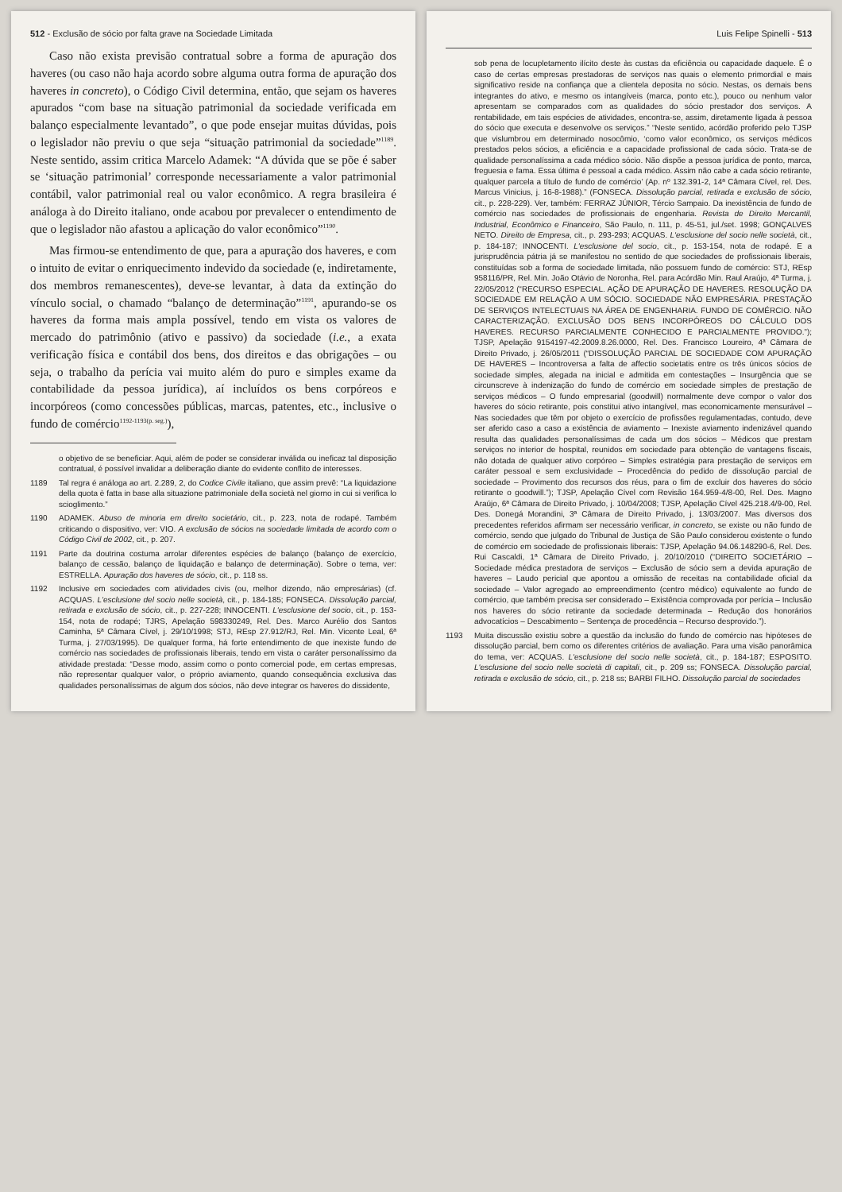512 - Exclusão de sócio por falta grave na Sociedade Limitada
Caso não exista previsão contratual sobre a forma de apuração dos haveres (ou caso não haja acordo sobre alguma outra forma de apuração dos haveres in concreto), o Código Civil determina, então, que sejam os haveres apurados “com base na situação patrimonial da sociedade verificada em balanço especialmente levantado”, o que pode ensejar muitas dúvidas, pois o legislador não previu o que seja “situação patrimonial da sociedade”<sup>1189</sup>. Neste sentido, assim critica Marcelo Adamek: “A dúvida que se põe é saber se ‘situação patrimonial’ corresponde necessariamente a valor patrimonial contábil, valor patrimonial real ou valor econômico. A regra brasileira é análoga à do Direito italiano, onde acabou por prevalecer o entendimento de que o legislador não afastou a aplicação do valor econômico”<sup>1190</sup>.
Mas firmou-se entendimento de que, para a apuração dos haveres, e com o intuito de evitar o enriquecimento indevido da sociedade (e, indiretamente, dos membros remanescentes), deve-se levantar, à data da extinção do vínculo social, o chamado “balanço de determinação”<sup>1191</sup>, apurando-se os haveres da forma mais ampla possível, tendo em vista os valores de mercado do patrimônio (ativo e passivo) da sociedade (i.e., a exata verificação física e contábil dos bens, dos direitos e das obrigações – ou seja, o trabalho da perícia vai muito além do puro e simples exame da contabilidade da pessoa jurídica), aí incluídos os bens corpóreos e incorpóreos (como concessões públicas, marcas, patentes, etc., inclusive o fundo de comércio<sup>1192-1193(p. seg.)</sup>),
o objetivo de se beneficiar. Aqui, além de poder se considerar inválida ou ineficaz tal disposição contratual, é possível invalidar a deliberação diante do evidente conflito de interesses.
1189 Tal regra é análoga ao art. 2.289, 2, do Codice Civile italiano, que assim prevê: “La liquidazione della quota è fatta in base alla situazione patrimoniale della società nel giorno in cui si verifica lo scioglimento.”
1190 ADAMEK. Abuso de minoria em direito societário, cit., p. 223, nota de rodapé. Também criticando o dispositivo, ver: VIO. A exclusão de sócios na sociedade limitada de acordo com o Código Civil de 2002, cit., p. 207.
1191 Parte da doutrina costuma arrolar diferentes espécies de balanço (balanço de exercício, balanço de cessão, balanço de liquidação e balanço de determinação). Sobre o tema, ver: ESTRELLA. Apuração dos haveres de sócio, cit., p. 118 ss.
1192 Inclusive em sociedades com atividades civis (ou, melhor dizendo, não empresárias) (cf. ACQUAS. L'esclusione del socio nelle società, cit., p. 184-185; FONSECA. Dissolução parcial, retirada e exclusão de sócio, cit., p. 227-228; INNOCENTI. L'esclusione del socio, cit., p. 153-154, nota de rodapé; TJRS, Apelação 598330249, Rel. Des. Marco Aurélio dos Santos Caminha, 5ª Câmara Cível, j. 29/10/1998; STJ, REsp 27.912/RJ, Rel. Min. Vicente Leal, 6ª Turma, j. 27/03/1995). De qualquer forma, há forte entendimento de que inexiste fundo de comércio nas sociedades de profissionais liberais, tendo em vista o caráter personalíssimo da atividade prestada: “Desse modo, assim como o ponto comercial pode, em certas empresas, não representar qualquer valor, o próprio aviamento, quando consequência exclusiva das qualidades personalíssimas de algum dos sócios, não deve integrar os haveres do dissidente,
Luis Felipe Spinelli - 513
sob pena de locupletamento ilícito deste às custas da eficiência ou capacidade daquele. É o caso de certas empresas prestadoras de serviços nas quais o elemento primordial e mais significativo reside na confiança que a clientela deposita no sócio. Nestas, os demais bens integrantes do ativo, e mesmo os intangíveis (marca, ponto etc.), pouco ou nenhum valor apresentam se comparados com as qualidades do sócio prestador dos serviços. A rentabilidade, em tais espécies de atividades, encontra-se, assim, diretamente ligada à pessoa do sócio que executa e desenvolve os serviços.” “Neste sentido, acórdão proferido pelo TJSP que vislumbrou em determinado nosocômio, ‘como valor econômico, os serviços médicos prestados pelos sócios, a eficiência e a capacidade profissional de cada sócio. Trata-se de qualidade personalíssima a cada médico sócio. Não dispõe a pessoa jurídica de ponto, marca, freguesia e fama. Essa última é pessoal a cada médico. Assim não cabe a cada sócio retirante, qualquer parcela a título de fundo de comércio’ (Ap. nº 132.391-2, 14ª Câmara Cível, rel. Des. Marcus Vinicius, j. 16-8-1988).” (FONSECA. Dissolução parcial, retirada e exclusão de sócio, cit., p. 228-229). Ver, também: FERRAZ JÚNIOR, Tércio Sampaio. Da inexistência de fundo de comércio nas sociedades de profissionais de engenharia. Revista de Direito Mercantil, Industrial, Econômico e Financeiro, São Paulo, n. 111, p. 45-51, jul./set. 1998; GONÇALVES NETO. Direito de Empresa, cit., p. 293-293; ACQUAS. L'esclusione del socio nelle società, cit., p. 184-187; INNOCENTI. L'esclusione del socio, cit., p. 153-154, nota de rodapé. E a jurisprudência pátria já se manifestou no sentido de que sociedades de profissionais liberais, constituídas sob a forma de sociedade limitada, não possuem fundo de comércio: STJ, REsp 958116/PR, Rel. Min. João Otávio de Noronha, Rel. para Acórdão Min. Raul Araújo, 4ª Turma, j. 22/05/2012 (“RECURSO ESPECIAL. AÇÃO DE APURAÇÃO DE HAVERES. RESOLUÇÃO DA SOCIEDADE EM RELAÇÃO A UM SÓCIO. SOCIEDADE NÃO EMPRESÁRIA. PRESTAÇÃO DE SERVIÇOS INTELECTUAIS NA ÁREA DE ENGENHARIA. FUNDO DE COMÉRCIO. NÃO CARACTERIZAÇÃO. EXCLUSÃO DOS BENS INCORPÓREOS DO CÁLCULO DOS HAVERES. RECURSO PARCIALMENTE CONHECIDO E PARCIALMENTE PROVIDO.”); TJSP, Apelação 9154197-42.2009.8.26.0000, Rel. Des. Francisco Loureiro, 4ª Câmara de Direito Privado, j. 26/05/2011 (“DISSOLUÇÃO PARCIAL DE SOCIEDADE COM APURAÇÃO DE HAVERES – Incontroversa a falta de affectio societatis entre os três únicos sócios de sociedade simples, alegada na inicial e admitida em contestações – Insurgência que se circunscreve à indenização do fundo de comércio em sociedade simples de prestação de serviços médicos – O fundo empresarial (goodwill) normalmente deve compor o valor dos haveres do sócio retirante, pois constitui ativo intangível, mas economicamente mensurável – Nas sociedades que têm por objeto o exercício de profissões regulamentadas, contudo, deve ser aferido caso a caso a existência de aviamento – Inexiste aviamento indenizável quando resulta das qualidades personalíssimas de cada um dos sócios – Médicos que prestam serviços no interior de hospital, reunidos em sociedade para obtenção de vantagens fiscais, não dotada de qualquer ativo corpóreo – Simples estratégia para prestação de serviços em caráter pessoal e sem exclusividade – Procedência do pedido de dissolução parcial de sociedade – Provimento dos recursos dos réus, para o fim de excluir dos haveres do sócio retirante o goodwill.”); TJSP, Apelação Cível com Revisão 164.959-4/8-00, Rel. Des. Magno Araújo, 6ª Câmara de Direito Privado, j. 10/04/2008; TJSP, Apelação Cível 425.218.4/9-00, Rel. Des. Donegá Morandini, 3ª Câmara de Direito Privado, j. 13/03/2007. Mas diversos dos precedentes referidos afirmam ser necessário verificar, in concreto, se existe ou não fundo de comércio, sendo que julgado do Tribunal de Justiça de São Paulo considerou existente o fundo de comércio em sociedade de profissionais liberais: TJSP, Apelação 94.06.148290-6, Rel. Des. Rui Cascaldi, 1ª Câmara de Direito Privado, j. 20/10/2010 (“DIREITO SOCIETÁRIO – Sociedade médica prestadora de serviços – Exclusão de sócio sem a devida apuração de haveres – Laudo pericial que apontou a omissão de receitas na contabilidade oficial da sociedade – Valor agregado ao empreendimento (centro médico) equivalente ao fundo de comércio, que também precisa ser considerado – Existência comprovada por perícia – Inclusão nos haveres do sócio retirante da sociedade determinada – Redução dos honorários advocatícios – Descabimento – Sentença de procedência – Recurso desprovido.”).
1193 Muita discussão existiu sobre a questão da inclusão do fundo de comércio nas hipóteses de dissolução parcial, bem como os diferentes critérios de avaliação. Para uma visão panorâmica do tema, ver: ACQUAS. L'esclusione del socio nelle società, cit., p. 184-187; ESPOSITO. L'esclusione del socio nelle società di capitali, cit., p. 209 ss; FONSECA. Dissolução parcial, retirada e exclusão de sócio, cit., p. 218 ss; BARBI FILHO. Dissolução parcial de sociedades